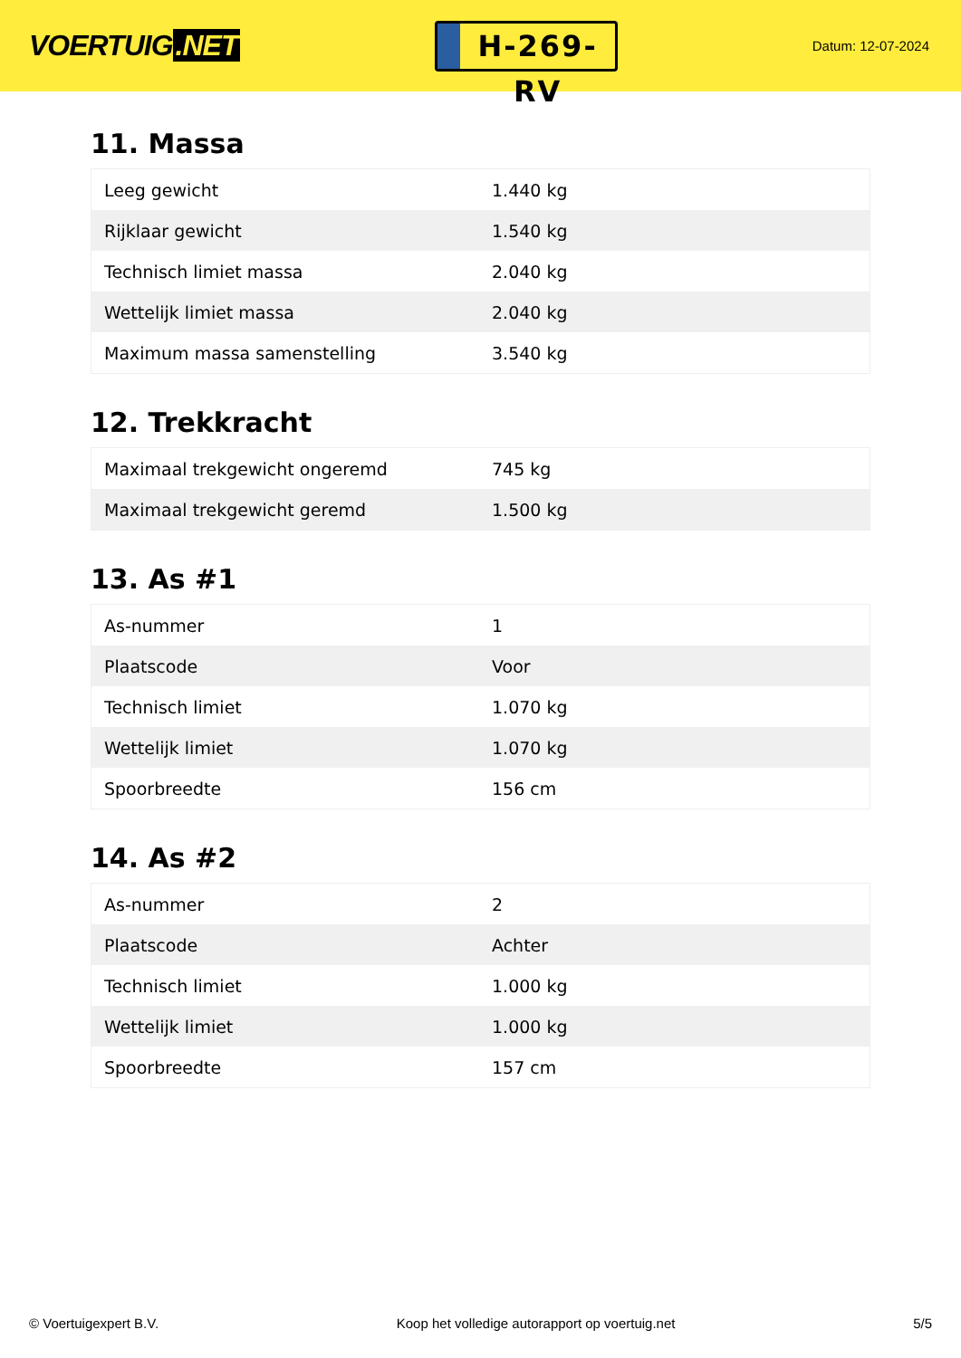VOERTUIG.NET
H-269-RV
Datum: 12-07-2024
11. Massa
| Leeg gewicht | 1.440 kg |
| Rijklaar gewicht | 1.540 kg |
| Technisch limiet massa | 2.040 kg |
| Wettelijk limiet massa | 2.040 kg |
| Maximum massa samenstelling | 3.540 kg |
12. Trekkracht
| Maximaal trekgewicht ongeremd | 745 kg |
| Maximaal trekgewicht geremd | 1.500 kg |
13. As #1
| As-nummer | 1 |
| Plaatscode | Voor |
| Technisch limiet | 1.070 kg |
| Wettelijk limiet | 1.070 kg |
| Spoorbreedte | 156 cm |
14. As #2
| As-nummer | 2 |
| Plaatscode | Achter |
| Technisch limiet | 1.000 kg |
| Wettelijk limiet | 1.000 kg |
| Spoorbreedte | 157 cm |
© Voertuigexpert B.V. Koop het volledige autorapport op voertuig.net 5/5